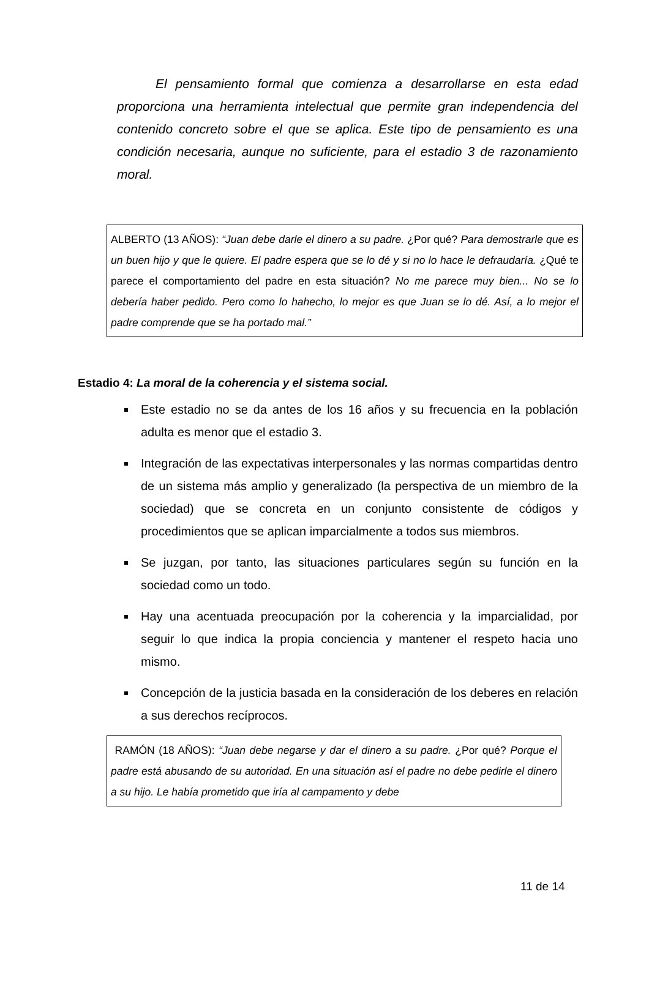El pensamiento formal que comienza a desarrollarse en esta edad proporciona una herramienta intelectual que permite gran independencia del contenido concreto sobre el que se aplica. Este tipo de pensamiento es una condición necesaria, aunque no suficiente, para el estadio 3 de razonamiento moral.
ALBERTO (13 AÑOS): “Juan debe darle el dinero a su padre. ¿Por qué? Para demostrarle que es un buen hijo y que le quiere. El padre espera que se lo dé y si no lo hace le defraudaría. ¿Qué te parece el comportamiento del padre en esta situación? No me parece muy bien... No se lo debería haber pedido. Pero como lo hahecho, lo mejor es que Juan se lo dé. Así, a lo mejor el padre comprende que se ha portado mal.”
Estadio 4: La moral de la coherencia y el sistema social.
Este estadio no se da antes de los 16 años y su frecuencia en la población adulta es menor que el estadio 3.
Integración de las expectativas interpersonales y las normas compartidas dentro de un sistema más amplio y generalizado (la perspectiva de un miembro de la sociedad) que se concreta en un conjunto consistente de códigos y procedimientos que se aplican imparcialmente a todos sus miembros.
Se juzgan, por tanto, las situaciones particulares según su función en la sociedad como un todo.
Hay una acentuada preocupación por la coherencia y la imparcialidad, por seguir lo que indica la propia conciencia y mantener el respeto hacia uno mismo.
Concepción de la justicia basada en la consideración de los deberes en relación a sus derechos recíprocos.
RAMÓN (18 AÑOS): “Juan debe negarse y dar el dinero a su padre. ¿Por qué? Porque el padre está abusando de su autoridad. En una situación así el padre no debe pedirle el dinero a su hijo. Le había prometido que iría al campamento y debe
11 de 14